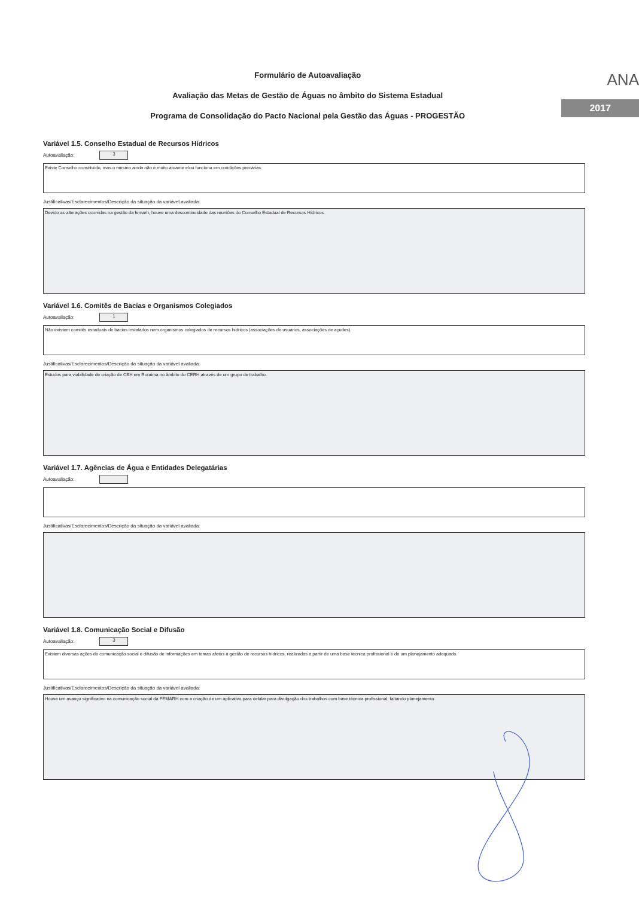Formulário de Autoavaliação
Avaliação das Metas de Gestão de Águas no âmbito do Sistema Estadual
Programa de Consolidação do Pacto Nacional pela Gestão das Águas - PROGESTÃO
ANA
2017
Variável 1.5. Conselho Estadual de Recursos Hídricos
Autoavaliação: 3
Existe Conselho constituído, mas o mesmo ainda não é muito atuante e/ou funciona em condições precárias.
Justificativas/Esclarecimentos/Descrição da situação da variável avaliada:
Devido as alterações ocorridas na gestão da femarh, houve uma descontinuidade das reuniões do Conselho Estadual de Recursos Hídricos.
Variável 1.6. Comitês de Bacias e Organismos Colegiados
Autoavaliação: 1
Não existem comitês estaduais de bacias instalados nem organismos colegiados de recursos hídricos (associações de usuários, associações de açudes).
Justificativas/Esclarecimentos/Descrição da situação da variável avaliada:
Estudos para viabilidade de criação de CBH em Roraima no âmbito do CERH através de um grupo de trabalho.
Variável 1.7. Agências de Água e Entidades Delegatárias
Autoavaliação:
Justificativas/Esclarecimentos/Descrição da situação da variável avaliada:
Variável 1.8. Comunicação Social e Difusão
Autoavaliação: 3
Existem diversas ações de comunicação social e difusão de informações em temas afetos à gestão de recursos hídricos, realizadas a partir de uma base técnica profissional e de um planejamento adequado.
Justificativas/Esclarecimentos/Descrição da situação da variável avaliada:
Houve um avanço significativo na comunicação social da FEMARH com a criação de um aplicativo para celular para divulgação dos trabalhos com base técnica profissional, faltando planejamento.